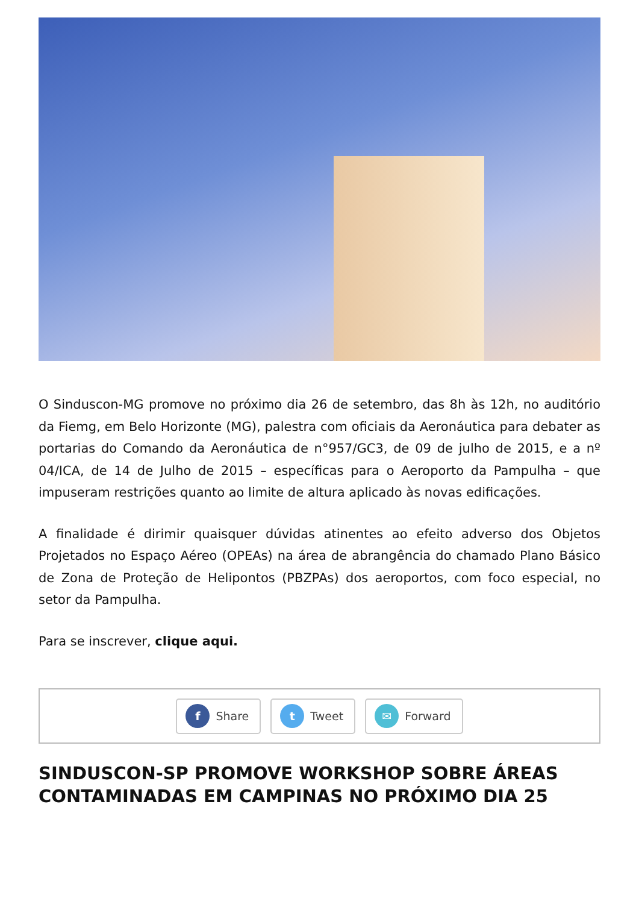O Sinduscon-MG promove no próximo dia 26 de setembro, das 8h às 12h, no auditório da Fiemg, em Belo Horizonte (MG), palestra com oficiais da Aeronáutica para debater as portarias do Comando da Aeronáutica de n°957/GC3, de 09 de julho de 2015, e a nº 04/ICA, de 14 de Julho de 2015 – específicas para o Aeroporto da Pampulha – que impuseram restrições quanto ao limite de altura aplicado às novas edificações.
A finalidade é dirimir quaisquer dúvidas atinentes ao efeito adverso dos Objetos Projetados no Espaço Aéreo (OPEAs) na área de abrangência do chamado Plano Básico de Zona de Proteção de Helipontos (PBZPAs) dos aeroportos, com foco especial, no setor da Pampulha.
Para se inscrever, clique aqui.
f Share
t Tweet
✉ Forward
SINDUSCON-SP PROMOVE WORKSHOP SOBRE ÁREAS CONTAMINADAS EM CAMPINAS NO PRÓXIMO DIA 25